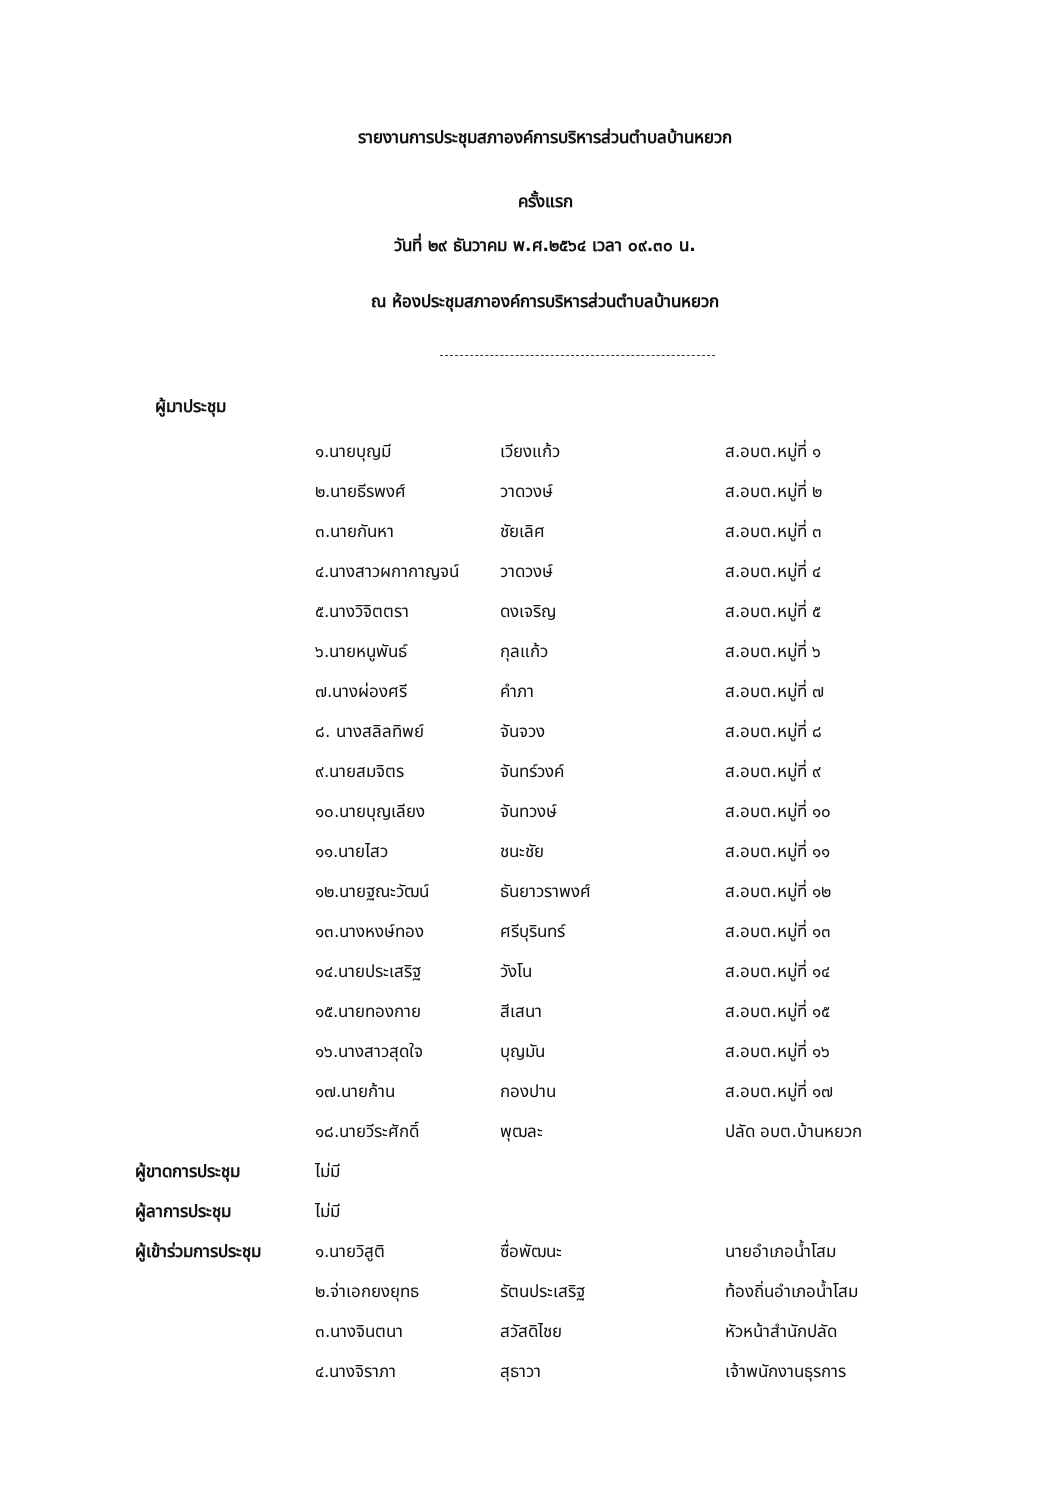รายงานการประชุมสภาองค์การบริหารส่วนตำบลบ้านหยวก
ครั้งแรก
วันที่ ๒๙ ธันวาคม พ.ศ.๒๕๖๔ เวลา ๐๙.๓๐ น.
ณ ห้องประชุมสภาองค์การบริหารส่วนตำบลบ้านหยวก
ผู้มาประชุม
| | ๑.นายบุญมี | เวียงแก้ว | ส.อบต.หมู่ที่ ๑ |
| | ๒.นายธีรพงศ์ | วาดวงษ์ | ส.อบต.หมู่ที่ ๒ |
| | ๓.นายกันหา | ชัยเลิศ | ส.อบต.หมู่ที่ ๓ |
| | ๔.นางสาวผกากาญจน์ | วาดวงษ์ | ส.อบต.หมู่ที่ ๔ |
| | ๕.นางวิจิตตรา | ดงเจริญ | ส.อบต.หมู่ที่ ๕ |
| | ๖.นายหนูพันธ์ | กุลแก้ว | ส.อบต.หมู่ที่ ๖ |
| | ๗.นางผ่องศรี | คำภา | ส.อบต.หมู่ที่ ๗ |
| | ๘. นางสลิลทิพย์ | จันจวง | ส.อบต.หมู่ที่ ๘ |
| | ๙.นายสมจิตร | จันทร์วงค์ | ส.อบต.หมู่ที่ ๙ |
| | ๑๐.นายบุญเลียง | จันทวงษ์ | ส.อบต.หมู่ที่ ๑๐ |
| | ๑๑.นายไสว | ชนะชัย | ส.อบต.หมู่ที่ ๑๑ |
| | ๑๒.นายฐณะวัฒน์ | ธันยาวราพงศ์ | ส.อบต.หมู่ที่ ๑๒ |
| | ๑๓.นางหงษ์ทอง | ศรีบุรินทร์ | ส.อบต.หมู่ที่ ๑๓ |
| | ๑๔.นายประเสริฐ | วังโน | ส.อบต.หมู่ที่ ๑๔ |
| | ๑๕.นายทองกาย | สีเสนา | ส.อบต.หมู่ที่ ๑๕ |
| | ๑๖.นางสาวสุดใจ | บุญมัน | ส.อบต.หมู่ที่ ๑๖ |
| | ๑๗.นายก้าน | กองปาน | ส.อบต.หมู่ที่ ๑๗ |
| | ๑๘.นายวีระศักดิ์ | พุฒละ | ปลัด อบต.บ้านหยวก |
| ผู้ขาดการประชุม | ไม่มี | | |
| ผู้ลาการประชุม | ไม่มี | | |
| ผู้เข้าร่วมการประชุม | ๑.นายวิสูติ | ซื่อพัฒนะ | นายอำเภอน้ำโสม |
| | ๒.จ่าเอกยงยุทธ | รัตนประเสริฐ | ท้องถิ่นอำเภอน้ำโสม |
| | ๓.นางจินตนา | สวัสดิไชย | หัวหน้าสำนักปลัด |
| | ๔.นางจิราภา | สุธาวา | เจ้าพนักงานธุรการ |